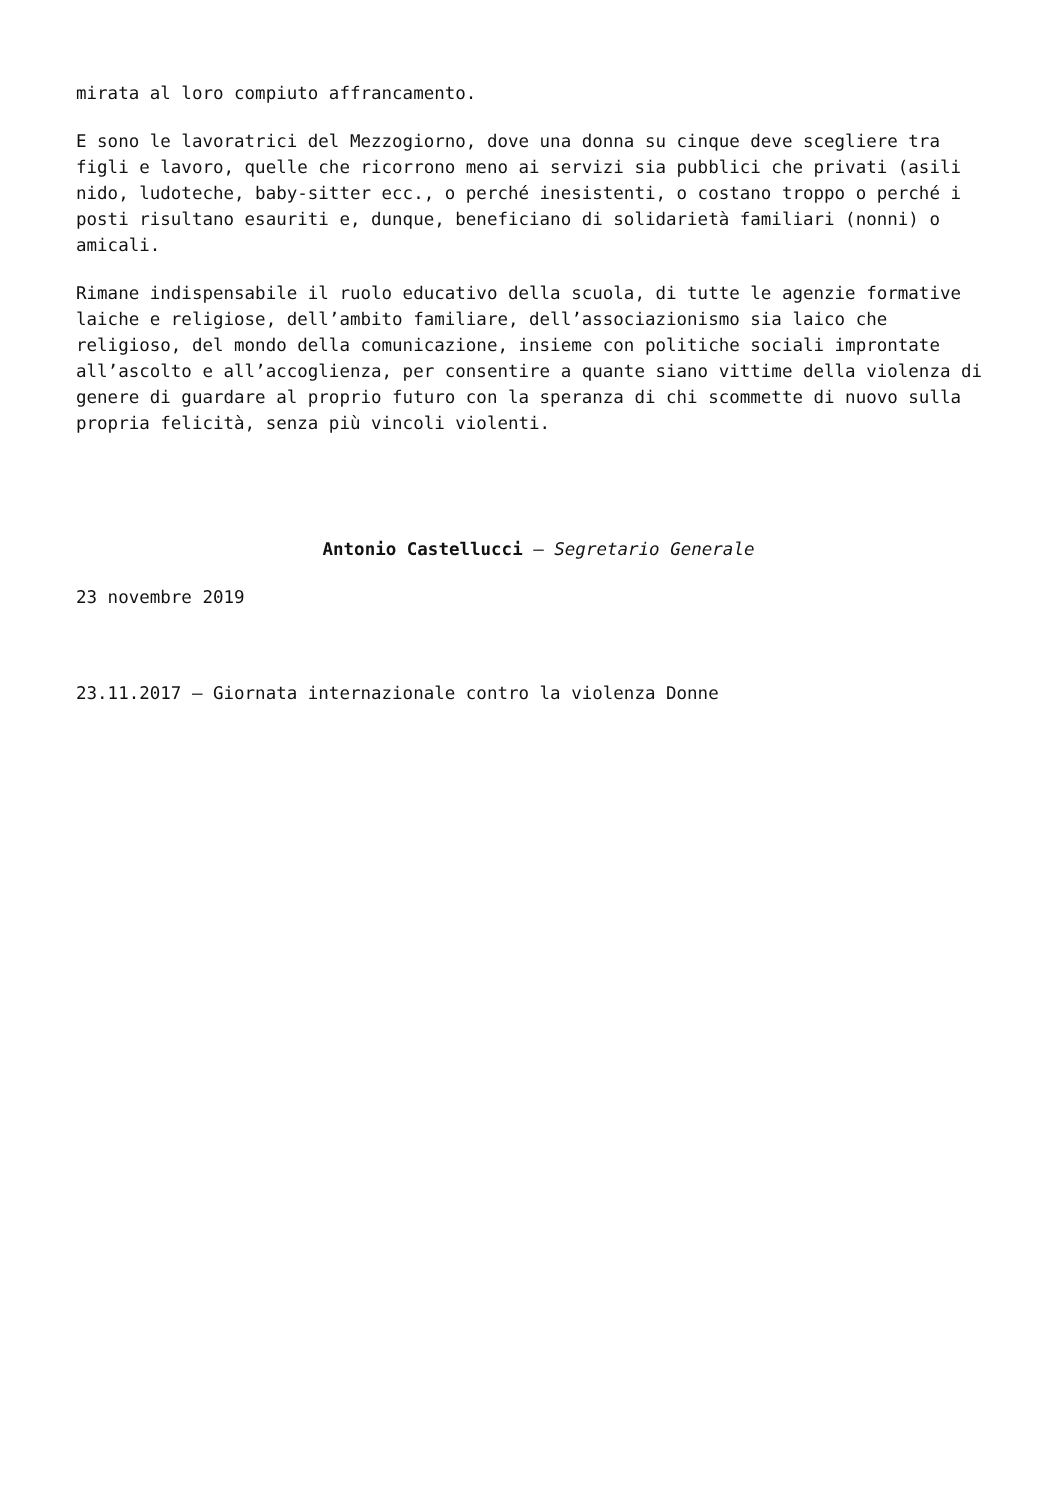mirata al loro compiuto affrancamento.
E sono le lavoratrici del Mezzogiorno, dove una donna su cinque deve scegliere tra figli e lavoro, quelle che ricorrono meno ai servizi sia pubblici che privati (asili nido, ludoteche, baby-sitter ecc., o perché inesistenti, o costano troppo o perché i posti risultano esauriti e, dunque, beneficiano di solidarietà familiari (nonni) o amicali.
Rimane indispensabile il ruolo educativo della scuola, di tutte le agenzie formative laiche e religiose, dell’ambito familiare, dell’associazionismo sia laico che religioso, del mondo della comunicazione, insieme con politiche sociali improntate all’ascolto e all’accoglienza, per consentire a quante siano vittime della violenza di genere di guardare al proprio futuro con la speranza di chi scommette di nuovo sulla propria felicità, senza più vincoli violenti.
Antonio Castellucci – Segretario Generale
23 novembre 2019
23.11.2017 – Giornata internazionale contro la violenza Donne